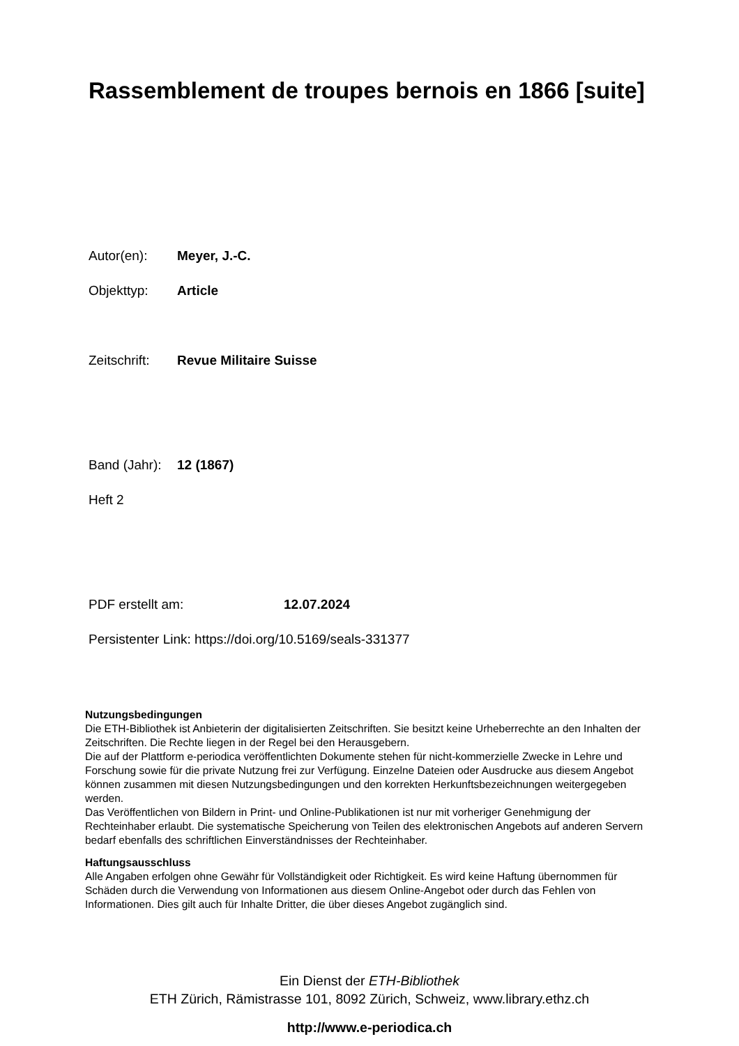Rassemblement de troupes bernois en 1866 [suite]
Autor(en): Meyer, J.-C.
Objekttyp: Article
Zeitschrift: Revue Militaire Suisse
Band (Jahr): 12 (1867)
Heft 2
PDF erstellt am: 12.07.2024
Persistenter Link: https://doi.org/10.5169/seals-331377
Nutzungsbedingungen
Die ETH-Bibliothek ist Anbieterin der digitalisierten Zeitschriften. Sie besitzt keine Urheberrechte an den Inhalten der Zeitschriften. Die Rechte liegen in der Regel bei den Herausgebern.
Die auf der Plattform e-periodica veröffentlichten Dokumente stehen für nicht-kommerzielle Zwecke in Lehre und Forschung sowie für die private Nutzung frei zur Verfügung. Einzelne Dateien oder Ausdrucke aus diesem Angebot können zusammen mit diesen Nutzungsbedingungen und den korrekten Herkunftsbezeichnungen weitergegeben werden.
Das Veröffentlichen von Bildern in Print- und Online-Publikationen ist nur mit vorheriger Genehmigung der Rechteinhaber erlaubt. Die systematische Speicherung von Teilen des elektronischen Angebots auf anderen Servern bedarf ebenfalls des schriftlichen Einverständnisses der Rechteinhaber.
Haftungsausschluss
Alle Angaben erfolgen ohne Gewähr für Vollständigkeit oder Richtigkeit. Es wird keine Haftung übernommen für Schäden durch die Verwendung von Informationen aus diesem Online-Angebot oder durch das Fehlen von Informationen. Dies gilt auch für Inhalte Dritter, die über dieses Angebot zugänglich sind.
Ein Dienst der ETH-Bibliothek
ETH Zürich, Rämistrasse 101, 8092 Zürich, Schweiz, www.library.ethz.ch
http://www.e-periodica.ch